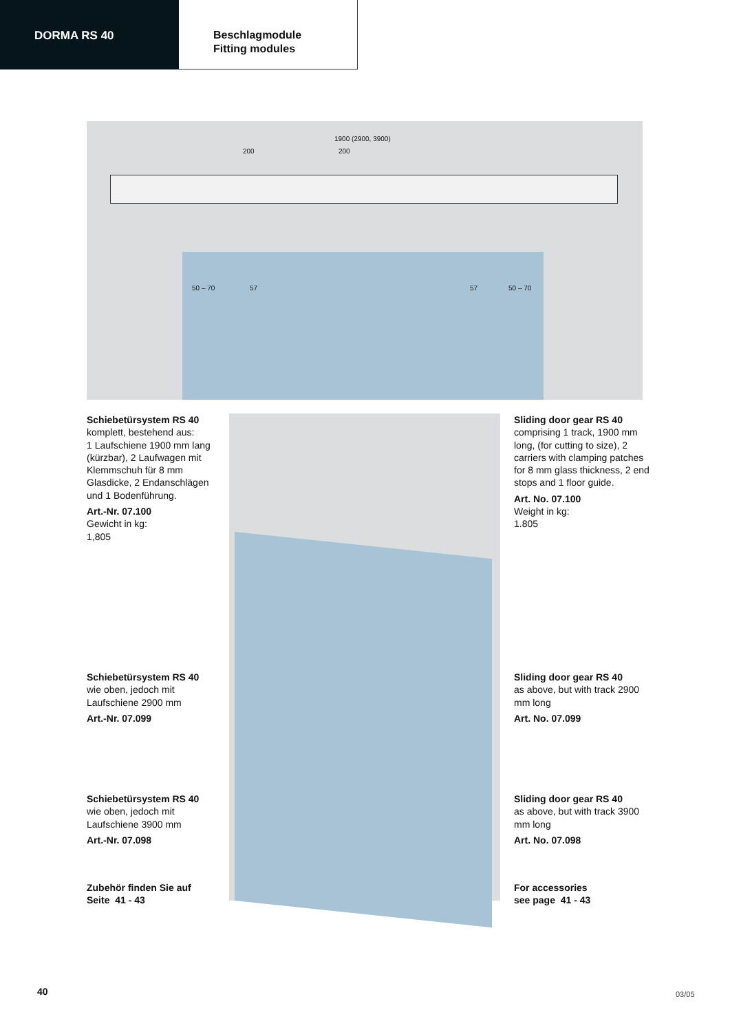DORMA RS 40
Beschlagmodule
Fitting modules
1900 (2900, 3900)
200 200
50 – 70 57 57 50 – 70
Schiebetürsystem RS 40
komplett, bestehend aus:
1 Laufschiene 1900 mm lang (kürzbar), 2 Laufwagen mit Klemmschuh für 8 mm Glasdicke, 2 Endanschlägen und 1 Bodenführung.
Art.-Nr. 07.100
Gewicht in kg:
1,805
Schiebetürsystem RS 40
wie oben, jedoch mit Laufschiene 2900 mm
Art.-Nr. 07.099
Schiebetürsystem RS 40
wie oben, jedoch mit Laufschiene 3900 mm
Art.-Nr. 07.098
Zubehör finden Sie auf
Seite 41 - 43
Sliding door gear RS 40
comprising 1 track, 1900 mm long, (for cutting to size), 2 carriers with clamping patches for 8 mm glass thickness, 2 end stops and 1 floor guide.
Art. No. 07.100
Weight in kg:
1.805
Sliding door gear RS 40
as above, but with track 2900 mm long
Art. No. 07.099
Sliding door gear RS 40
as above, but with track 3900 mm long
Art. No. 07.098
For accessories
see page 41 - 43
40 03/05